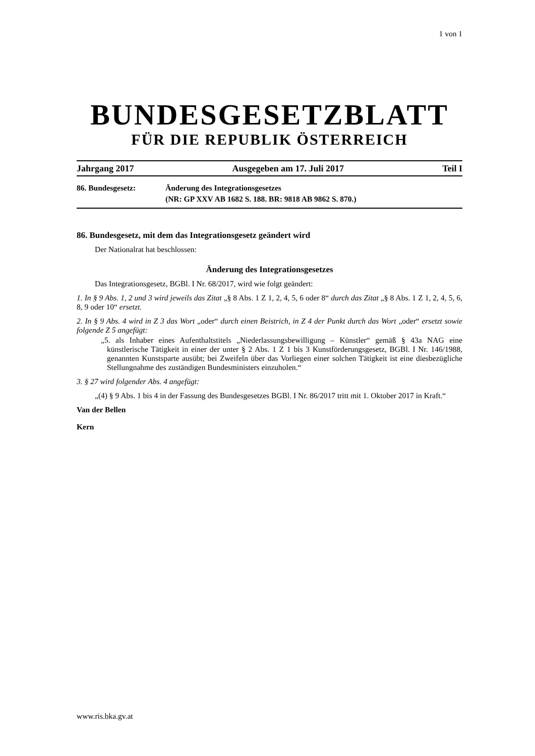1 von 1
BUNDESGESETZBLATT
FÜR DIE REPUBLIK ÖSTERREICH
Jahrgang 2017 Ausgegeben am 17. Juli 2017 Teil I
86. Bundesgesetz: Änderung des Integrationsgesetzes
(NR: GP XXV AB 1682 S. 188. BR: 9818 AB 9862 S. 870.)
86. Bundesgesetz, mit dem das Integrationsgesetz geändert wird
Der Nationalrat hat beschlossen:
Änderung des Integrationsgesetzes
Das Integrationsgesetz, BGBl. I Nr. 68/2017, wird wie folgt geändert:
1. In § 9 Abs. 1, 2 und 3 wird jeweils das Zitat „§ 8 Abs. 1 Z 1, 2, 4, 5, 6 oder 8“ durch das Zitat „§ 8 Abs. 1 Z 1, 2, 4, 5, 6, 8, 9 oder 10“ ersetzt.
2. In § 9 Abs. 4 wird in Z 3 das Wort „oder“ durch einen Beistrich, in Z 4 der Punkt durch das Wort „oder“ ersetzt sowie folgende Z 5 angefügt:
„5. als Inhaber eines Aufenthaltstitels „Niederlassungsbewilligung – Künstler“ gemäß § 43a NAG eine künstlerische Tätigkeit in einer der unter § 2 Abs. 1 Z 1 bis 3 Kunstförderungsgesetz, BGBl. I Nr. 146/1988, genannten Kunstsparte ausübt; bei Zweifeln über das Vorliegen einer solchen Tätigkeit ist eine diesbezügliche Stellungnahme des zuständigen Bundesministers einzuholen.“
3. § 27 wird folgender Abs. 4 angefügt:
„(4) § 9 Abs. 1 bis 4 in der Fassung des Bundesgesetzes BGBl. I Nr. 86/2017 tritt mit 1. Oktober 2017 in Kraft.“
Van der Bellen
Kern
www.ris.bka.gv.at